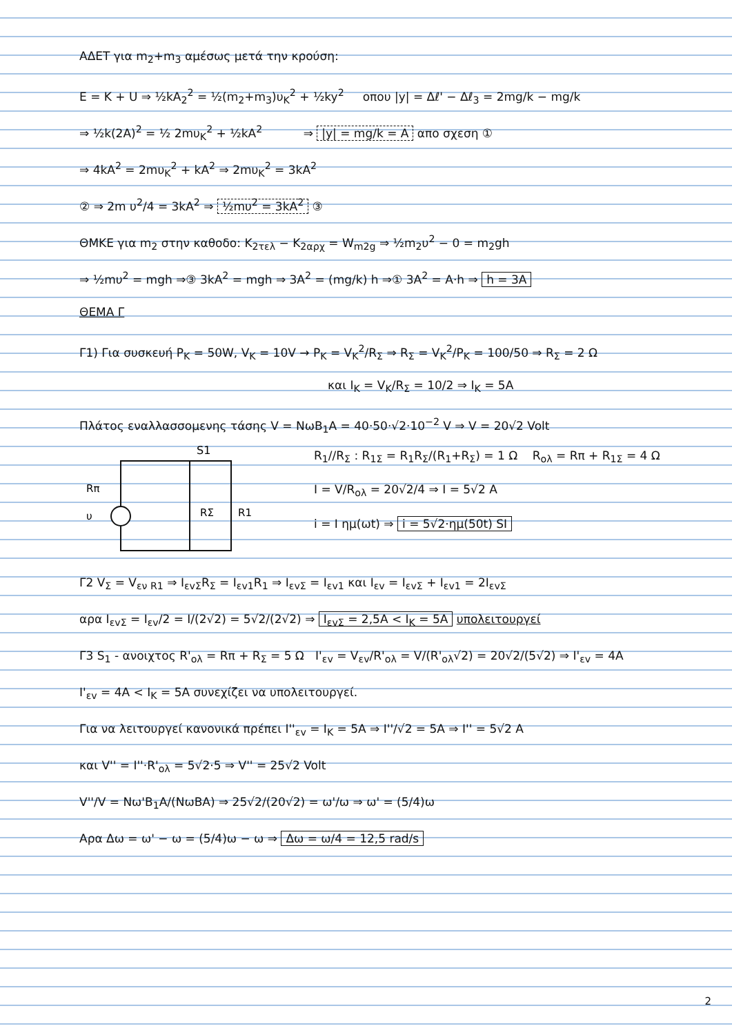ΑΔΕΤ για m<sub>2</sub>+m<sub>3</sub> αμέσως μετά την κρούση:
E = K + U ⇒ ½kA<sub>2</sub><sup>2</sup> = ½(m<sub>2</sub>+m<sub>3</sub>)υ<sub>K</sub><sup>2</sup> + ½ky<sup>2</sup> οπου |y| = Δℓ' − Δℓ<sub>3</sub> = 2mg/k − mg/k
⇒ ½k(2A)<sup>2</sup> = ½ 2mυ<sub>K</sub><sup>2</sup> + ½kA<sup>2</sup> ⇒ |y| = mg/k = A απο σχεση ①
⇒ 4kA<sup>2</sup> = 2mυ<sub>K</sub><sup>2</sup> + kA<sup>2</sup> ⇒ 2mυ<sub>K</sub><sup>2</sup> = 3kA<sup>2</sup>
② ⇒ 2m υ<sup>2</sup>/4 = 3kA<sup>2</sup> ⇒ ½mυ<sup>2</sup> = 3kA<sup>2</sup> ③
ΘΜΚΕ για m<sub>2</sub> στην καθοδο: K<sub>2τελ</sub> − K<sub>2αρχ</sub> = W<sub>m2g</sub> ⇒ ½m<sub>2</sub>υ<sup>2</sup> − 0 = m<sub>2</sub>gh
⇒ ½mυ<sup>2</sup> = mgh ⇒③ 3kA<sup>2</sup> = mgh ⇒ 3A<sup>2</sup> = (mg/k) h ⇒① 3A<sup>2</sup> = A·h ⇒ h = 3A
ΘΕΜΑ Γ
Γ1) Για συσκευή P<sub>K</sub> = 50W, V<sub>K</sub> = 10V → P<sub>K</sub> = V<sub>K</sub><sup>2</sup>/R<sub>Σ</sub> ⇒ R<sub>Σ</sub> = V<sub>K</sub><sup>2</sup>/P<sub>K</sub> = 100/50 ⇒ R<sub>Σ</sub> = 2 Ω
και I<sub>K</sub> = V<sub>K</sub>/R<sub>Σ</sub> = 10/2 ⇒ I<sub>K</sub> = 5A
Πλάτος εναλλασσομενης τάσης V = NωB<sub>1</sub>A = 40·50·√2·10<sup>−2</sup> V ⇒ V = 20√2 Volt
S1
Rπ
υ
RΣ
R1
R<sub>1</sub>//R<sub>Σ</sub> : R<sub>1Σ</sub> = R<sub>1</sub>R<sub>Σ</sub>/(R<sub>1</sub>+R<sub>Σ</sub>) = 1 Ω R<sub>ολ</sub> = Rπ + R<sub>1Σ</sub> = 4 Ω
I = V/R<sub>ολ</sub> = 20√2/4 ⇒ I = 5√2 A
i = I ημ(ωt) ⇒ i = 5√2·ημ(50t) SI
Γ2 V<sub>Σ</sub> = V<sub>εν R1</sub> ⇒ I<sub>εvΣ</sub>R<sub>Σ</sub> = I<sub>εv1</sub>R<sub>1</sub> ⇒ I<sub>εvΣ</sub> = I<sub>εv1</sub> και I<sub>εv</sub> = I<sub>εvΣ</sub> + I<sub>εv1</sub> = 2I<sub>εvΣ</sub>
αρα I<sub>εvΣ</sub> = I<sub>εv</sub>/2 = I/(2√2) = 5√2/(2√2) ⇒ I<sub>εvΣ</sub> = 2,5A < I<sub>K</sub> = 5A υπολειτουργεί
Γ3 S<sub>1</sub> - ανοιχτος R'<sub>ολ</sub> = Rπ + R<sub>Σ</sub> = 5 Ω I'<sub>εv</sub> = V<sub>εv</sub>/R'<sub>ολ</sub> = V/(R'<sub>ολ</sub>√2) = 20√2/(5√2) ⇒ I'<sub>εv</sub> = 4A
I'<sub>εv</sub> = 4A < I<sub>K</sub> = 5A συνεχίζει να υπολειτουργεί.
Για να λειτουργεί κανονικά πρέπει I''<sub>εv</sub> = I<sub>K</sub> = 5A ⇒ I''/√2 = 5A ⇒ I'' = 5√2 A
και V'' = I''·R'<sub>ολ</sub> = 5√2·5 ⇒ V'' = 25√2 Volt
V''/V = Nω'B<sub>1</sub>A/(NωBA) ⇒ 25√2/(20√2) = ω'/ω ⇒ ω' = (5/4)ω
Αρα Δω = ω' − ω = (5/4)ω − ω ⇒ Δω = ω/4 = 12,5 rad/s
2